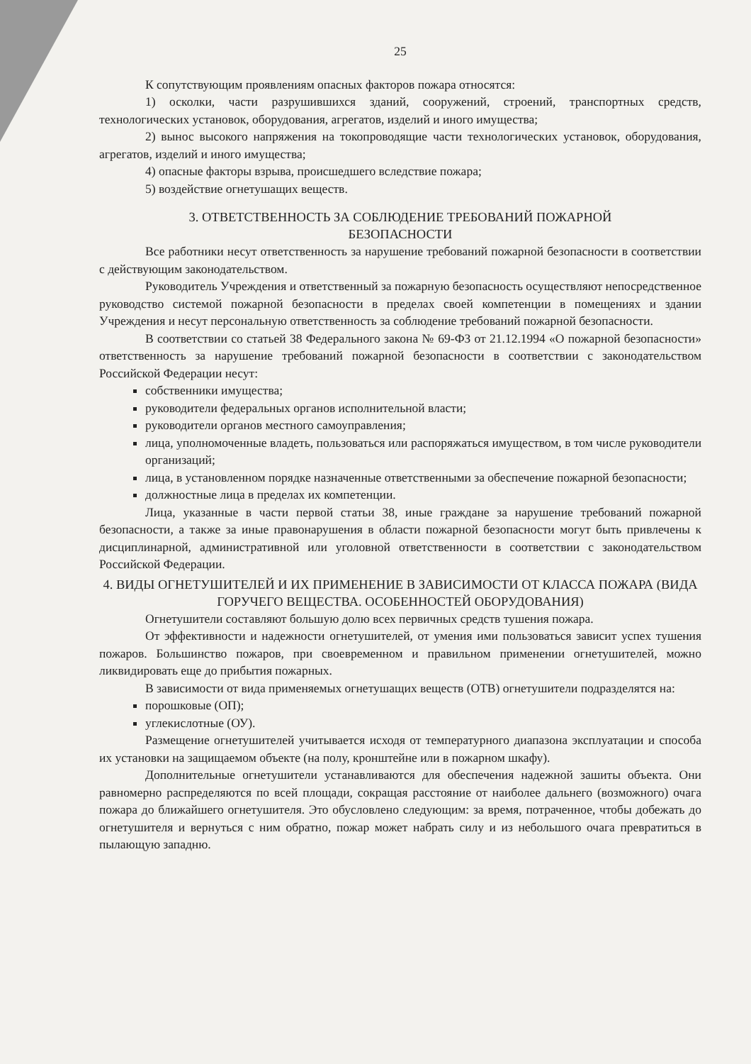25
К сопутствующим проявлениям опасных факторов пожара относятся:
1) осколки, части разрушившихся зданий, сооружений, строений, транспортных средств, технологических установок, оборудования, агрегатов, изделий и иного имущества;
2) вынос высокого напряжения на токопроводящие части технологических установок, оборудования, агрегатов, изделий и иного имущества;
4) опасные факторы взрыва, происшедшего вследствие пожара;
5) воздействие огнетушащих веществ.
3. ОТВЕТСТВЕННОСТЬ ЗА СОБЛЮДЕНИЕ ТРЕБОВАНИЙ ПОЖАРНОЙ
БЕЗОПАСНОСТИ
Все работники несут ответственность за нарушение требований пожарной безопасности в соответствии с действующим законодательством.
Руководитель Учреждения и ответственный за пожарную безопасность осуществляют непосредственное руководство системой пожарной безопасности в пределах своей компетенции в помещениях и здании Учреждения и несут персональную ответственность за соблюдение требований пожарной безопасности.
В соответствии со статьей 38 Федерального закона № 69-ФЗ от 21.12.1994 «О пожарной безопасности» ответственность за нарушение требований пожарной безопасности в соответствии с законодательством Российской Федерации несут:
собственники имущества;
руководители федеральных органов исполнительной власти;
руководители органов местного самоуправления;
лица, уполномоченные владеть, пользоваться или распоряжаться имуществом, в том числе руководители организаций;
лица, в установленном порядке назначенные ответственными за обеспечение пожарной безопасности;
должностные лица в пределах их компетенции.
Лица, указанные в части первой статьи 38, иные граждане за нарушение требований пожарной безопасности, а также за иные правонарушения в области пожарной безопасности могут быть привлечены к дисциплинарной, административной или уголовной ответственности в соответствии с законодательством Российской Федерации.
4. ВИДЫ ОГНЕТУШИТЕЛЕЙ И ИХ ПРИМЕНЕНИЕ В ЗАВИСИМОСТИ ОТ КЛАССА ПОЖАРА (ВИДА ГОРУЧЕГО ВЕЩЕСТВА. ОСОБЕННОСТЕЙ ОБОРУДОВАНИЯ)
Огнетушители составляют большую долю всех первичных средств тушения пожара.
От эффективности и надежности огнетушителей, от умения ими пользоваться зависит успех тушения пожаров. Большинство пожаров, при своевременном и правильном применении огнетушителей, можно ликвидировать еще до прибытия пожарных.
В зависимости от вида применяемых огнетушащих веществ (ОТВ) огнетушители подразделятся на:
порошковые (ОП);
углекислотные (ОУ).
Размещение огнетушителей учитывается исходя от температурного диапазона эксплуатации и способа их установки на защищаемом объекте (на полу, кронштейне или в пожарном шкафу).
Дополнительные огнетушители устанавливаются для обеспечения надежной зашиты объекта. Они равномерно распределяются по всей площади, сокращая расстояние от наиболее дальнего (возможного) очага пожара до ближайшего огнетушителя. Это обусловлено следующим: за время, потраченное, чтобы добежать до огнетушителя и вернуться с ним обратно, пожар может набрать силу и из небольшого очага превратиться в пылающую западню.